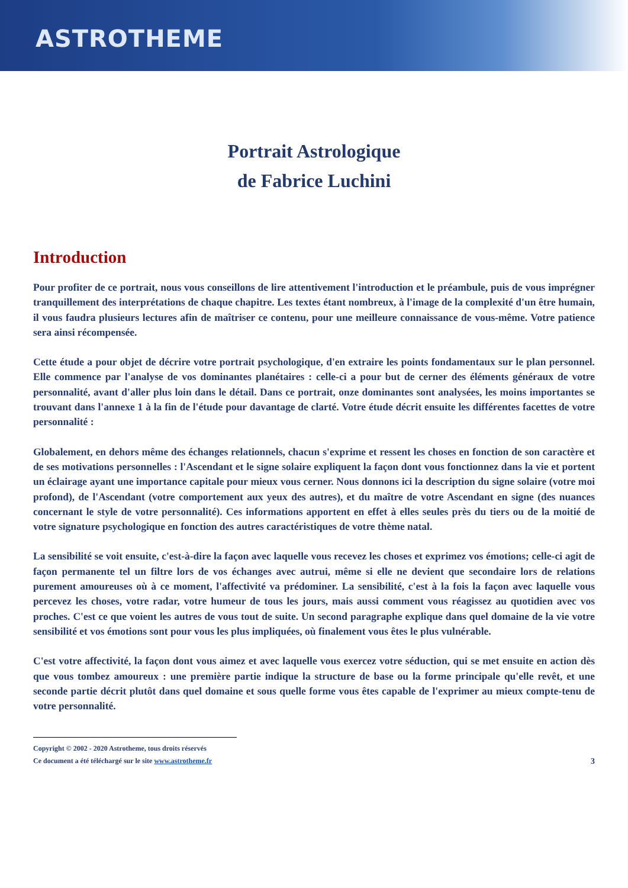ASTROTHEME
Portrait Astrologique
de Fabrice Luchini
Introduction
Pour profiter de ce portrait, nous vous conseillons de lire attentivement l'introduction et le préambule, puis de vous imprégner tranquillement des interprétations de chaque chapitre. Les textes étant nombreux, à l'image de la complexité d'un être humain, il vous faudra plusieurs lectures afin de maîtriser ce contenu, pour une meilleure connaissance de vous-même. Votre patience sera ainsi récompensée.
Cette étude a pour objet de décrire votre portrait psychologique, d'en extraire les points fondamentaux sur le plan personnel. Elle commence par l'analyse de vos dominantes planétaires : celle-ci a pour but de cerner des éléments généraux de votre personnalité, avant d'aller plus loin dans le détail. Dans ce portrait, onze dominantes sont analysées, les moins importantes se trouvant dans l'annexe 1 à la fin de l'étude pour davantage de clarté. Votre étude décrit ensuite les différentes facettes de votre personnalité :
Globalement, en dehors même des échanges relationnels, chacun s'exprime et ressent les choses en fonction de son caractère et de ses motivations personnelles : l'Ascendant et le signe solaire expliquent la façon dont vous fonctionnez dans la vie et portent un éclairage ayant une importance capitale pour mieux vous cerner. Nous donnons ici la description du signe solaire (votre moi profond), de l'Ascendant (votre comportement aux yeux des autres), et du maître de votre Ascendant en signe (des nuances concernant le style de votre personnalité). Ces informations apportent en effet à elles seules près du tiers ou de la moitié de votre signature psychologique en fonction des autres caractéristiques de votre thème natal.
La sensibilité se voit ensuite, c'est-à-dire la façon avec laquelle vous recevez les choses et exprimez vos émotions; celle-ci agit de façon permanente tel un filtre lors de vos échanges avec autrui, même si elle ne devient que secondaire lors de relations purement amoureuses où à ce moment, l'affectivité va prédominer. La sensibilité, c'est à la fois la façon avec laquelle vous percevez les choses, votre radar, votre humeur de tous les jours, mais aussi comment vous réagissez au quotidien avec vos proches. C'est ce que voient les autres de vous tout de suite. Un second paragraphe explique dans quel domaine de la vie votre sensibilité et vos émotions sont pour vous les plus impliquées, où finalement vous êtes le plus vulnérable.
C'est votre affectivité, la façon dont vous aimez et avec laquelle vous exercez votre séduction, qui se met ensuite en action dès que vous tombez amoureux : une première partie indique la structure de base ou la forme principale qu'elle revêt, et une seconde partie décrit plutôt dans quel domaine et sous quelle forme vous êtes capable de l'exprimer au mieux compte-tenu de votre personnalité.
Copyright © 2002 - 2020 Astrotheme, tous droits réservés
Ce document a été téléchargé sur le site www.astrotheme.fr
3